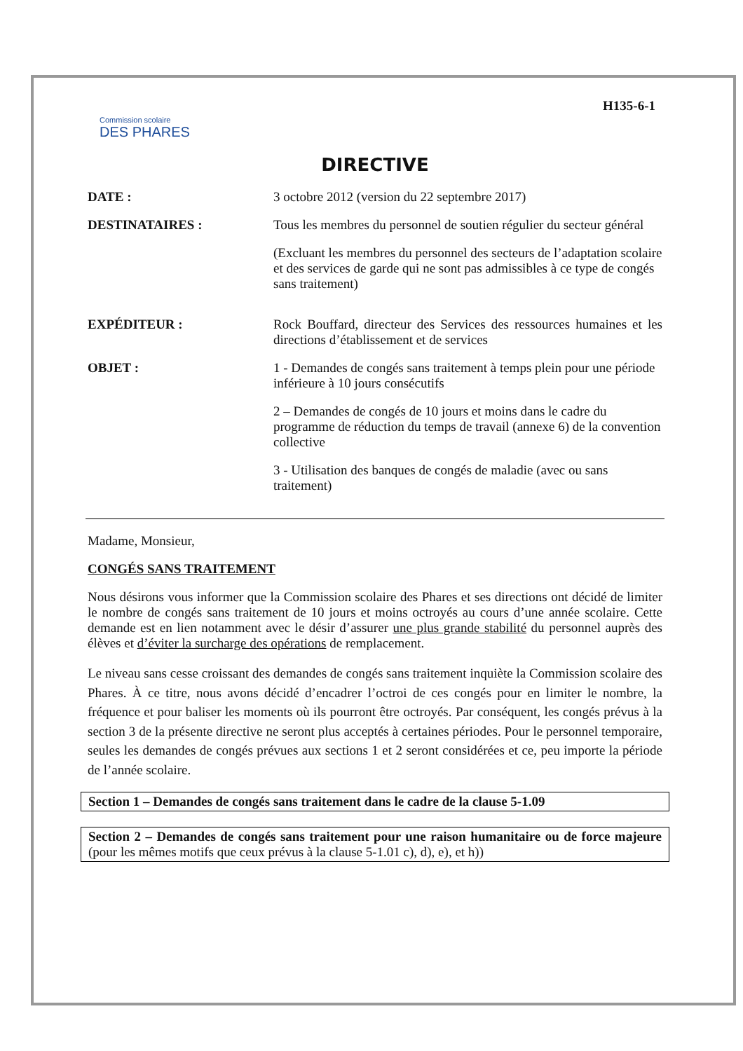Commission scolaire
DES PHARES
H135-6-1
DIRECTIVE
DATE : 3 octobre 2012 (version du 22 septembre 2017)
DESTINATAIRES : Tous les membres du personnel de soutien régulier du secteur général
(Excluant les membres du personnel des secteurs de l’adaptation scolaire et des services de garde qui ne sont pas admissibles à ce type de congés sans traitement)
EXPÉDITEUR : Rock Bouffard, directeur des Services des ressources humaines et les directions d’établissement et de services
OBJET : 1 - Demandes de congés sans traitement à temps plein pour une période inférieure à 10 jours consécutifs
2 – Demandes de congés de 10 jours et moins dans le cadre du programme de réduction du temps de travail (annexe 6) de la convention collective
3 - Utilisation des banques de congés de maladie (avec ou sans traitement)
Madame, Monsieur,
CONGÉS SANS TRAITEMENT
Nous désirons vous informer que la Commission scolaire des Phares et ses directions ont décidé de limiter le nombre de congés sans traitement de 10 jours et moins octroyés au cours d’une année scolaire. Cette demande est en lien notamment avec le désir d’assurer une plus grande stabilité du personnel auprès des élèves et d’éviter la surcharge des opérations de remplacement.
Le niveau sans cesse croissant des demandes de congés sans traitement inquiète la Commission scolaire des Phares. À ce titre, nous avons décidé d’encadrer l’octroi de ces congés pour en limiter le nombre, la fréquence et pour baliser les moments où ils pourront être octroyés. Par conséquent, les congés prévus à la section 3 de la présente directive ne seront plus acceptés à certaines périodes. Pour le personnel temporaire, seules les demandes de congés prévues aux sections 1 et 2 seront considérées et ce, peu importe la période de l’année scolaire.
Section 1 – Demandes de congés sans traitement dans le cadre de la clause 5-1.09
Section 2 – Demandes de congés sans traitement pour une raison humanitaire ou de force majeure (pour les mêmes motifs que ceux prévus à la clause 5-1.01 c), d), e), et h))